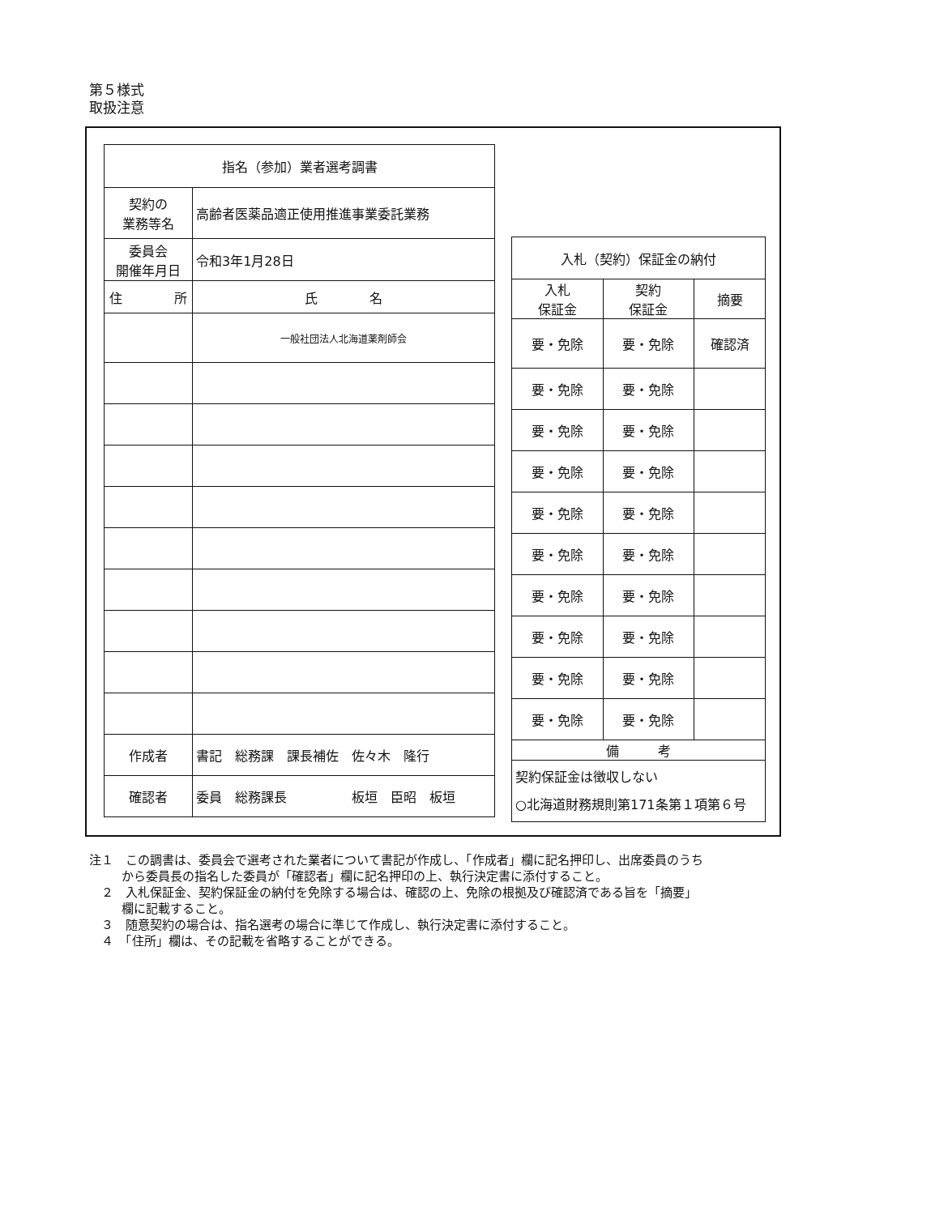第５様式
取扱注意
| 指名（参加）業者選考調書 | | |
| 契約の 業務等名 | 高齢者医薬品適正使用推進事業委託業務 | |
| 委員会 開催年月日 | 令和3年1月28日 | |
| 住 所 | | 氏 名 |
| | | 一般社団法人北海道薬剤師会 |
| 作成者 | 書記 総務課 課長補佐 佐々木 隆行 | |
| 確認者 | 委員 総務課長 板垣 臣昭 板垣 | |
| 入札（契約）保証金の納付 | | |
| 入札 保証金 | 契約 保証金 | 摘要 |
| 要・免除 | 要・免除 | 確認済 |
| 要・免除 | 要・免除 | |
| 要・免除 | 要・免除 | |
| 要・免除 | 要・免除 | |
| 要・免除 | 要・免除 | |
| 要・免除 | 要・免除 | |
| 要・免除 | 要・免除 | |
| 要・免除 | 要・免除 | |
| 要・免除 | 要・免除 | |
| 要・免除 | 要・免除 | |
| 備 考 | | |
| 契約保証金は徴収しない ○北海道財務規則第171条第１項第６号 | | |
注１　この調書は、委員会で選考された業者について書記が作成し、「作成者」欄に記名押印し、出席委員のうちから委員長の指名した委員が「確認者」欄に記名押印の上、執行決定書に添付すること。
　２　入札保証金、契約保証金の納付を免除する場合は、確認の上、免除の根拠及び確認済である旨を「摘要」欄に記載すること。
　３　随意契約の場合は、指名選考の場合に準じて作成し、執行決定書に添付すること。
　４　「住所」欄は、その記載を省略することができる。